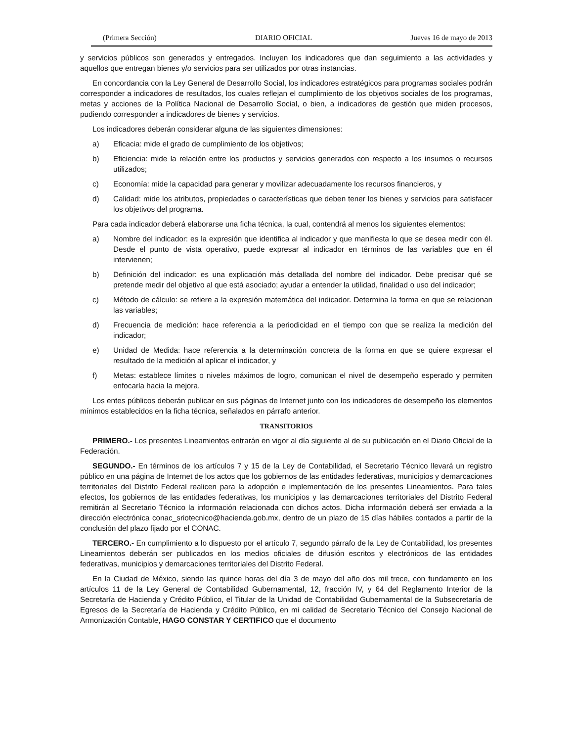(Primera Sección) DIARIO OFICIAL Jueves 16 de mayo de 2013
y servicios públicos son generados y entregados. Incluyen los indicadores que dan seguimiento a las actividades y aquellos que entregan bienes y/o servicios para ser utilizados por otras instancias.
En concordancia con la Ley General de Desarrollo Social, los indicadores estratégicos para programas sociales podrán corresponder a indicadores de resultados, los cuales reflejan el cumplimiento de los objetivos sociales de los programas, metas y acciones de la Política Nacional de Desarrollo Social, o bien, a indicadores de gestión que miden procesos, pudiendo corresponder a indicadores de bienes y servicios.
Los indicadores deberán considerar alguna de las siguientes dimensiones:
a) Eficacia: mide el grado de cumplimiento de los objetivos;
b) Eficiencia: mide la relación entre los productos y servicios generados con respecto a los insumos o recursos utilizados;
c) Economía: mide la capacidad para generar y movilizar adecuadamente los recursos financieros, y
d) Calidad: mide los atributos, propiedades o características que deben tener los bienes y servicios para satisfacer los objetivos del programa.
Para cada indicador deberá elaborarse una ficha técnica, la cual, contendrá al menos los siguientes elementos:
a) Nombre del indicador: es la expresión que identifica al indicador y que manifiesta lo que se desea medir con él. Desde el punto de vista operativo, puede expresar al indicador en términos de las variables que en él intervienen;
b) Definición del indicador: es una explicación más detallada del nombre del indicador. Debe precisar qué se pretende medir del objetivo al que está asociado; ayudar a entender la utilidad, finalidad o uso del indicador;
c) Método de cálculo: se refiere a la expresión matemática del indicador. Determina la forma en que se relacionan las variables;
d) Frecuencia de medición: hace referencia a la periodicidad en el tiempo con que se realiza la medición del indicador;
e) Unidad de Medida: hace referencia a la determinación concreta de la forma en que se quiere expresar el resultado de la medición al aplicar el indicador, y
f) Metas: establece límites o niveles máximos de logro, comunican el nivel de desempeño esperado y permiten enfocarla hacia la mejora.
Los entes públicos deberán publicar en sus páginas de Internet junto con los indicadores de desempeño los elementos mínimos establecidos en la ficha técnica, señalados en párrafo anterior.
TRANSITORIOS
PRIMERO.- Los presentes Lineamientos entrarán en vigor al día siguiente al de su publicación en el Diario Oficial de la Federación.
SEGUNDO.- En términos de los artículos 7 y 15 de la Ley de Contabilidad, el Secretario Técnico llevará un registro público en una página de Internet de los actos que los gobiernos de las entidades federativas, municipios y demarcaciones territoriales del Distrito Federal realicen para la adopción e implementación de los presentes Lineamientos. Para tales efectos, los gobiernos de las entidades federativas, los municipios y las demarcaciones territoriales del Distrito Federal remitirán al Secretario Técnico la información relacionada con dichos actos. Dicha información deberá ser enviada a la dirección electrónica conac_sriotecnico@hacienda.gob.mx, dentro de un plazo de 15 días hábiles contados a partir de la conclusión del plazo fijado por el CONAC.
TERCERO.- En cumplimiento a lo dispuesto por el artículo 7, segundo párrafo de la Ley de Contabilidad, los presentes Lineamientos deberán ser publicados en los medios oficiales de difusión escritos y electrónicos de las entidades federativas, municipios y demarcaciones territoriales del Distrito Federal.
En la Ciudad de México, siendo las quince horas del día 3 de mayo del año dos mil trece, con fundamento en los artículos 11 de la Ley General de Contabilidad Gubernamental, 12, fracción IV, y 64 del Reglamento Interior de la Secretaría de Hacienda y Crédito Público, el Titular de la Unidad de Contabilidad Gubernamental de la Subsecretaría de Egresos de la Secretaría de Hacienda y Crédito Público, en mi calidad de Secretario Técnico del Consejo Nacional de Armonización Contable, HAGO CONSTAR Y CERTIFICO que el documento